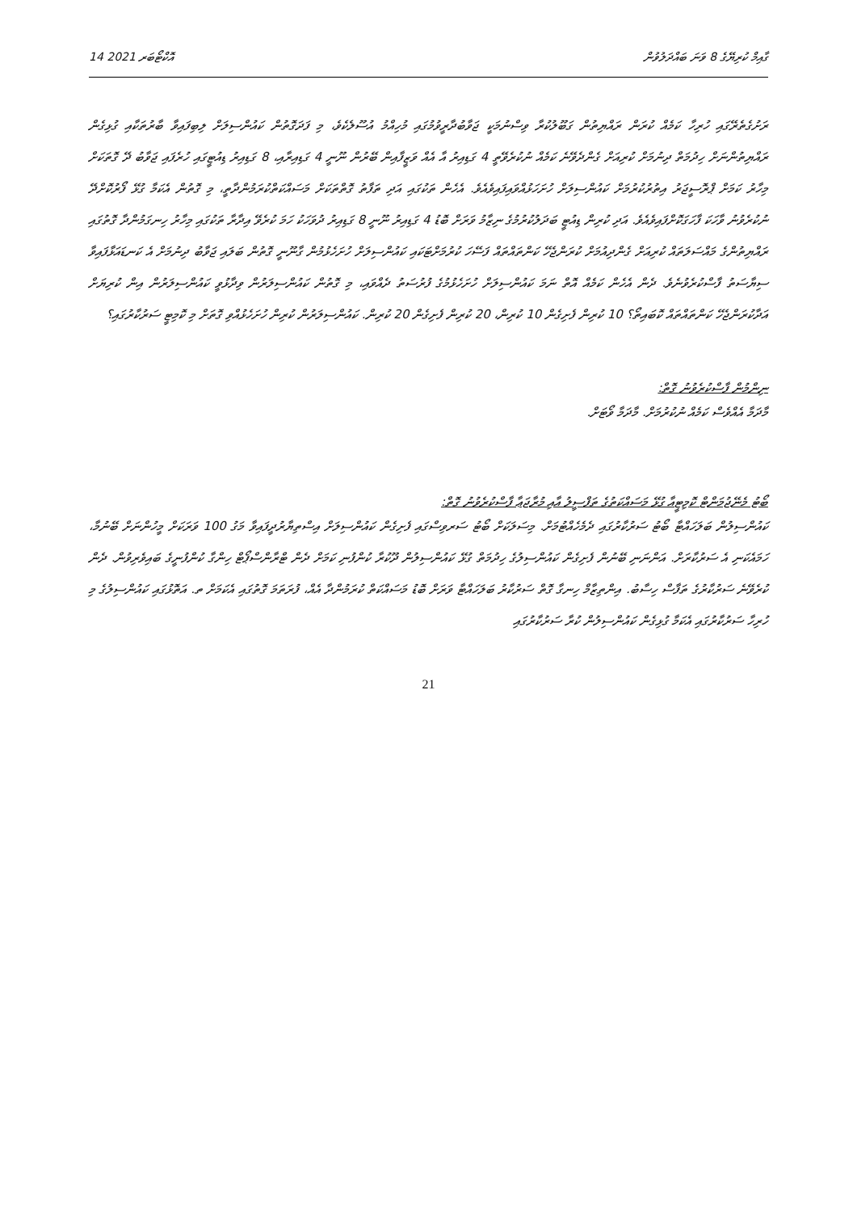14 އޮކްޓޯބަރ 2021 ގާއިމް ކުރިޔޭގެ 8 ވަނަ ބައްދަލުވުން
ރަށުގެތެރޭގައި ހުރިހާ ކަމެއް ކުރަން ރައްޔިތުން ގަބޫލުކުރާ ވިސްނުމަކީ ޖަވާބުދާރީވުމުގައި މުހިއްމު އުސޫލެކެވެ، މި ފަދަގޮތުން ކައުންސިލަށް ލިބިފައިވާ ބާރުތަކާއި ގުޅިގެން ރައްޔިތުންނަށް ހިދުމަތް ދިނުމަށް ކުރިއަށް ގެންދެވޭނެ ކަމެއް ނުކުރެވޭތީ 4 ގަޑިއިރު އާ އެއް ވަޒީފާއިން ބޭރުން ނޫނީ 4 ގަޑިއިރާއި، 8 ގަޑިއިރު ޑިއުޓީގައި ހުރެފައި ޖަވާބު ދޭ ގޮތަކަށް މިހާރު ކަމަށް ޕްރޮސީޖަރު އިތުރުކުރުމަށް ކައުންސިލަށް ހުށަހަޅުއްވައިފައިވެއެވެ. އެހެން ތަކުގައި އަދި ތަފާތު ގޮތްތަކަށް މަސައްކަތްކުރަމުންދާތީ، މި ގޮތުން އެކަމާ ގުޅޭ ފޯރުކޮށްދޭ ނުކުރެވުނު ވާހަކަ ފާހަގަކޮށްފައިވެއެވެ. އަދި ކުރިން ޑިއުޓީ ބަދަލުކުރުމުގެ ނިޒާމު ވަރަށް ބޮޑު 4 ގަޑިއިރު ނޫނީ 8 ގަޑިއިރު ދުވަހަކު ހަމަ ކުރެވޭ އިދާރާ ތަކުގައި މިހާރު ހިނގަމުންދާ ގޮތުގައި ރައްޔިތުންގެ މައްސަލަތައް ކުރިއަށް ގެންދިއުމަށް ކުރަންޖެހޭ ކަންތައްތައް ފަސޭހަ ކުރުމަށްޓަކައި ކައުންސިލަށް ހުށަހެޅުމުން ގާނޫނީ ގޮތުން ބަލައި ޖަވާބު ދިނުމަށް އެ ކަނޑައަޅާފައިވާ ސިޔާސަތު ފާސްކުރެވުނެވެ. ދެން އެހެން ކަމެއް އޮތް ނަމަ ކައުންސިލަށް ހުށަހެޅުމުގެ ފުރުސަތު ދެއްވައި، މި ގޮތުން ކައުންސިލަރުން ވިދާޅުވީ ކައުންސިލަރުން އިން ކުރިޔަށް އަދާކުރަންޖެހޭ ކަންތައްތައް ކޮބައިތޯ؟ 10 ކުރިން ފެށިގެން 10 ކުރިން، 20 ކުރިން ފެށިގެން 20 ކުރިން. ކައުންސިލަރުން ކުރިން ހުށަހެޅުއްވި ގޮތަށް މި ކޮމިޓީ ސަރުކާރުގައި؟
ނިންމުން ފާސްކުރެވުނު ގޮތް:
މާދަމާ އެއްވެސް ކަމެއް ނުކުރުމަށް. މާދަމާ ވޯޓަށް.
ބޯޓު މެނޭޖުމަންޓް ކޮމިޓީއާ ގުޅޭ މަސައްކަތުގެ ތަފްސީލު އާއި މުރާޖަޢާ ފާސްކުރެވުނު ގޮތް:
ކައުންސިލުން ބަލަހައްޓާ ބޯޓު ސަރުކާރުގައި ދެމެހެއްޓުމަށް. މިސަލަކަށް ބޯޓު ސަރވިސްގައި ފެށިގެން ކައުންސިލަށް އިސްތިޔާރުދީފައިވާ މަގު 100 ވަރަކަށް މީހުންނަށް ބޭނުމާ، ހަމައެކަނި އެ ސަރުކާރަށް. އަންނަނި ބޭނުން ފެށިގެން ކައުންސިލުގެ ހިދުމަތް ގުޅޭ ކައުންސިލުން ދޫކުރާ ކުންފުނި ކަމަށް ދެން ޓްރާންސްޕޯޓް ހިންގާ ކުންފުނީގެ ބައިވެރިވުން. ދެން ކުރެވޭނެ ސަރުކާރުގެ ތަފާސް ހިސާބު. އިންތިޒާމް ހިނގާ ގޮތް ސަރުކާރު ބަލަހައްޓާ ވަރަށް ބޮޑު މަސައްކަތް ކުރަމުންދާ އެއް، ފުރަތަމަ ގޮތުގައި އެކަމަށް ތ. އަތޮޅުގައި ކައުންސިލުގެ މި ހުރިހާ ސަރުކާރުގައި އެކަމާ ގުޅިގެން ކައުންސިލުން ކުރާ ސަރުކާރުގައި
21